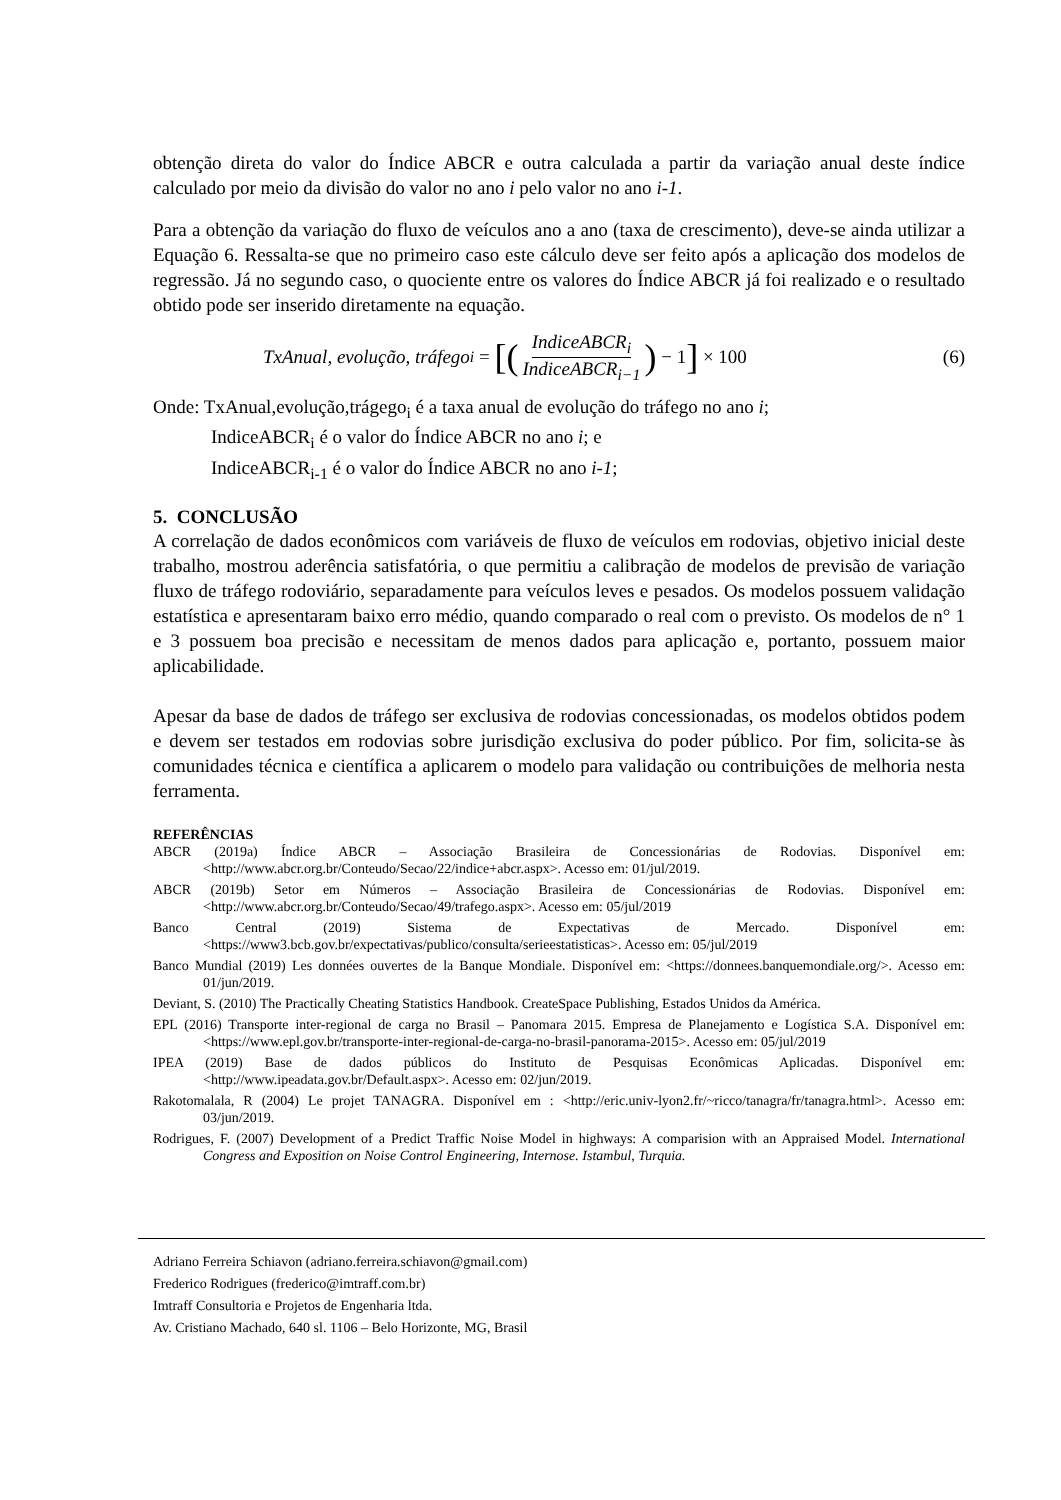obtenção direta do valor do Índice ABCR e outra calculada a partir da variação anual deste índice calculado por meio da divisão do valor no ano i pelo valor no ano i-1.
Para a obtenção da variação do fluxo de veículos ano a ano (taxa de crescimento), deve-se ainda utilizar a Equação 6. Ressalta-se que no primeiro caso este cálculo deve ser feito após a aplicação dos modelos de regressão. Já no segundo caso, o quociente entre os valores do Índice ABCR já foi realizado e o resultado obtido pode ser inserido diretamente na equação.
TxAnual, evolução, tráfego<sub>i</sub> = [(IndiceABCR<sub>i</sub> IndiceABCR<sub>i−1</sub>) − 1] × 100
(6)
Onde: TxAnual,evolução,trágego<sub>i</sub> é a taxa anual de evolução do tráfego no ano i;
IndiceABCR<sub>i</sub> é o valor do Índice ABCR no ano i; e
IndiceABCR<sub>i-1</sub> é o valor do Índice ABCR no ano i-1;
5. CONCLUSÃO
A correlação de dados econômicos com variáveis de fluxo de veículos em rodovias, objetivo inicial deste trabalho, mostrou aderência satisfatória, o que permitiu a calibração de modelos de previsão de variação fluxo de tráfego rodoviário, separadamente para veículos leves e pesados. Os modelos possuem validação estatística e apresentaram baixo erro médio, quando comparado o real com o previsto. Os modelos de n° 1 e 3 possuem boa precisão e necessitam de menos dados para aplicação e, portanto, possuem maior aplicabilidade.
Apesar da base de dados de tráfego ser exclusiva de rodovias concessionadas, os modelos obtidos podem e devem ser testados em rodovias sobre jurisdição exclusiva do poder público. Por fim, solicita-se às comunidades técnica e científica a aplicarem o modelo para validação ou contribuições de melhoria nesta ferramenta.
REFERÊNCIAS
ABCR (2019a) Índice ABCR – Associação Brasileira de Concessionárias de Rodovias. Disponível em: <http://www.abcr.org.br/Conteudo/Secao/22/indice+abcr.aspx>. Acesso em: 01/jul/2019.
ABCR (2019b) Setor em Números – Associação Brasileira de Concessionárias de Rodovias. Disponível em: <http://www.abcr.org.br/Conteudo/Secao/49/trafego.aspx>. Acesso em: 05/jul/2019
Banco Central (2019) Sistema de Expectativas de Mercado. Disponível em: <https://www3.bcb.gov.br/expectativas/publico/consulta/serieestatisticas>. Acesso em: 05/jul/2019
Banco Mundial (2019) Les données ouvertes de la Banque Mondiale. Disponível em: <https://donnees.banquemondiale.org/>. Acesso em: 01/jun/2019.
Deviant, S. (2010) The Practically Cheating Statistics Handbook. CreateSpace Publishing, Estados Unidos da América.
EPL (2016) Transporte inter-regional de carga no Brasil – Panomara 2015. Empresa de Planejamento e Logística S.A. Disponível em: <https://www.epl.gov.br/transporte-inter-regional-de-carga-no-brasil-panorama-2015>. Acesso em: 05/jul/2019
IPEA (2019) Base de dados públicos do Instituto de Pesquisas Econômicas Aplicadas. Disponível em: <http://www.ipeadata.gov.br/Default.aspx>. Acesso em: 02/jun/2019.
Rakotomalala, R (2004) Le projet TANAGRA. Disponível em : <http://eric.univ-lyon2.fr/~ricco/tanagra/fr/tanagra.html>. Acesso em: 03/jun/2019.
Rodrigues, F. (2007) Development of a Predict Traffic Noise Model in highways: A comparision with an Appraised Model. International Congress and Exposition on Noise Control Engineering, Internose. Istambul, Turquia.
Adriano Ferreira Schiavon (adriano.ferreira.schiavon@gmail.com)
Frederico Rodrigues (frederico@imtraff.com.br)
Imtraff Consultoria e Projetos de Engenharia ltda.
Av. Cristiano Machado, 640 sl. 1106 – Belo Horizonte, MG, Brasil